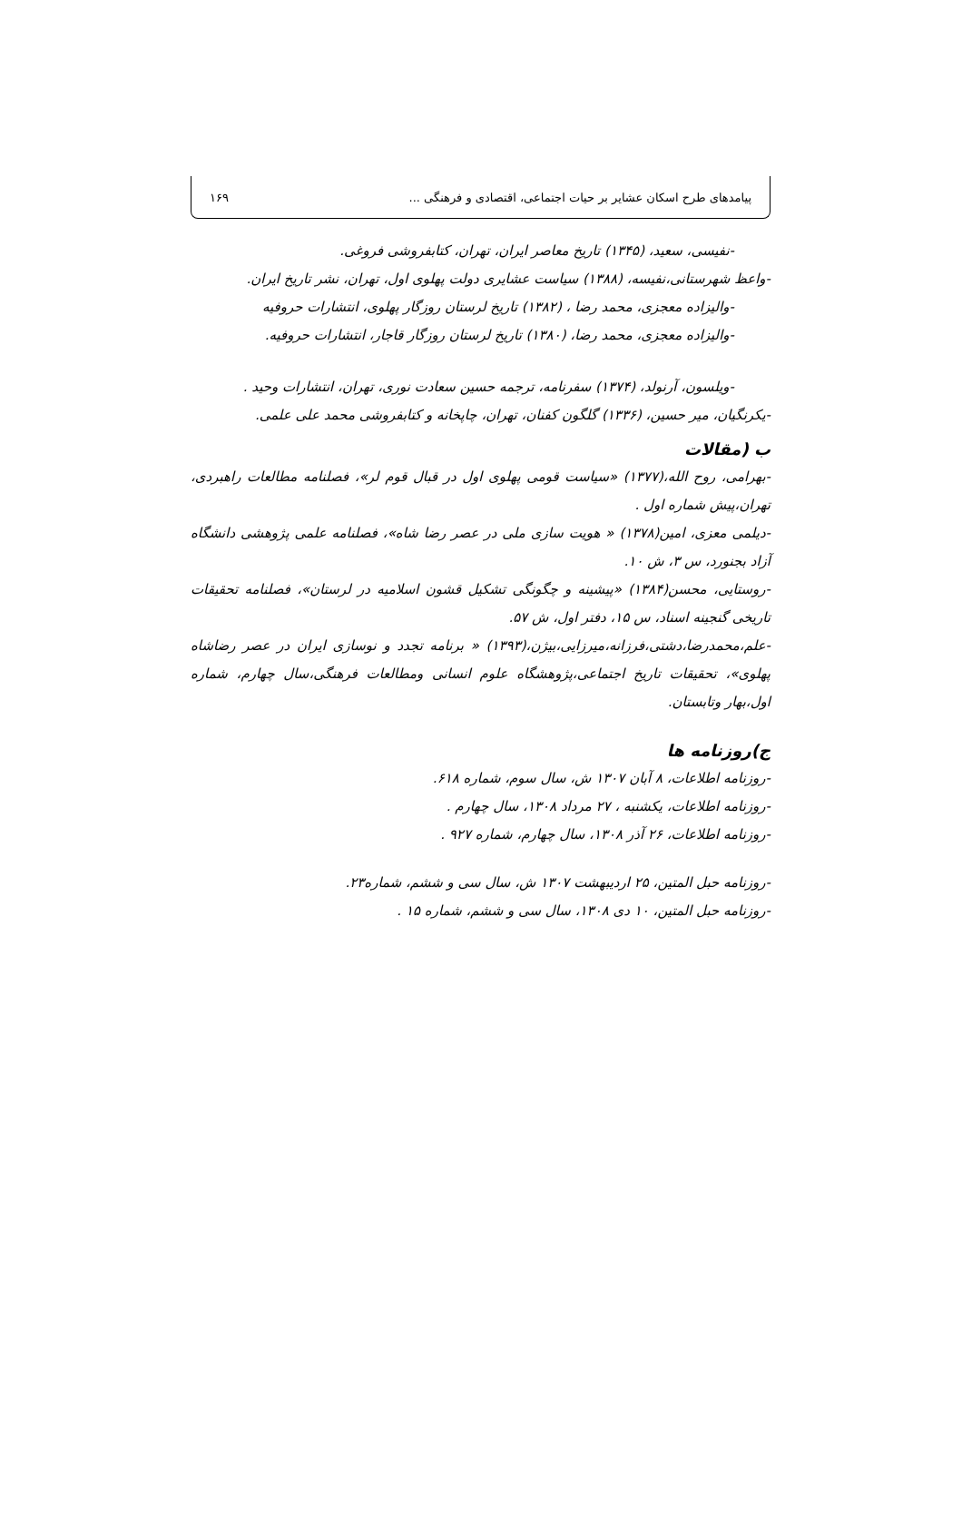پیامدهای طرح اسکان عشایر بر حیات اجتماعی، اقتصادی و فرهنگی ... ۱۶۹
-نفیسی، سعید، (۱۳۴۵) تاریخ معاصر ایران، تهران، کتابفروشی فروغی.
-واعظ شهرستانی،نفیسه، (۱۳۸۸) سیاست عشایری دولت پهلوی اول، تهران، نشر تاریخ ایران.
-والیزاده معجزی، محمد رضا ، (۱۳۸۲) تاریخ لرستان روزگار پهلوی، انتشارات حروفیه
-والیزاده معجزی، محمد رضا، (۱۳۸۰) تاریخ لرستان روزگار قاجار، انتشارات حروفیه.
-ویلسون، آرنولد، (۱۳۷۴) سفرنامه، ترجمه حسین سعادت نوری، تهران، انتشارات وحید .
-یکرنگیان، میر حسین، (۱۳۳۶) گلگون کفنان، تهران، چاپخانه و کتابفروشی محمد علی علمی.
ب (مقالات
-بهرامی، روح الله،(۱۳۷۷) «سیاست قومی پهلوی اول در قبال قوم لر»، فصلنامه مطالعات راهبردی، تهران،پیش شماره اول .
-دیلمی معزی، امین(۱۳۷۸) « هویت سازی ملی در عصر رضا شاه»، فصلنامه علمی پژوهشی دانشگاه آزاد بجنورد، س ۳، ش ۱۰.
-روستایی، محسن(۱۳۸۴) «پیشینه و چگونگی تشکیل قشون اسلامیه در لرستان»، فصلنامه تحقیقات تاریخی گنجینه اسناد، س ۱۵، دفتر اول، ش ۵۷.
-علم،محمدرضا،دشتی،فرزانه،میرزایی،بیژن،(۱۳۹۳) « برنامه تجدد و نوسازی ایران در عصر رضاشاه پهلوی»، تحقیقات تاریخ اجتماعی،پژوهشگاه علوم انسانی ومطالعات فرهنگی،سال چهارم، شماره اول،بهار وتابستان.
ج)روزنامه ها
-روزنامه اطلاعات، ۸ آبان ۱۳۰۷ ش، سال سوم، شماره ۶۱۸.
-روزنامه اطلاعات، یکشنبه ، ۲۷ مرداد ۱۳۰۸، سال چهارم .
-روزنامه اطلاعات، ۲۶ آذر ۱۳۰۸، سال چهارم، شماره ۹۲۷ .
-روزنامه حبل المتین، ۲۵ اردیبهشت ۱۳۰۷ ش، سال سی و ششم، شماره۲۳.
-روزنامه حبل المتین، ۱۰ دی ۱۳۰۸، سال سی و ششم، شماره ۱۵ .